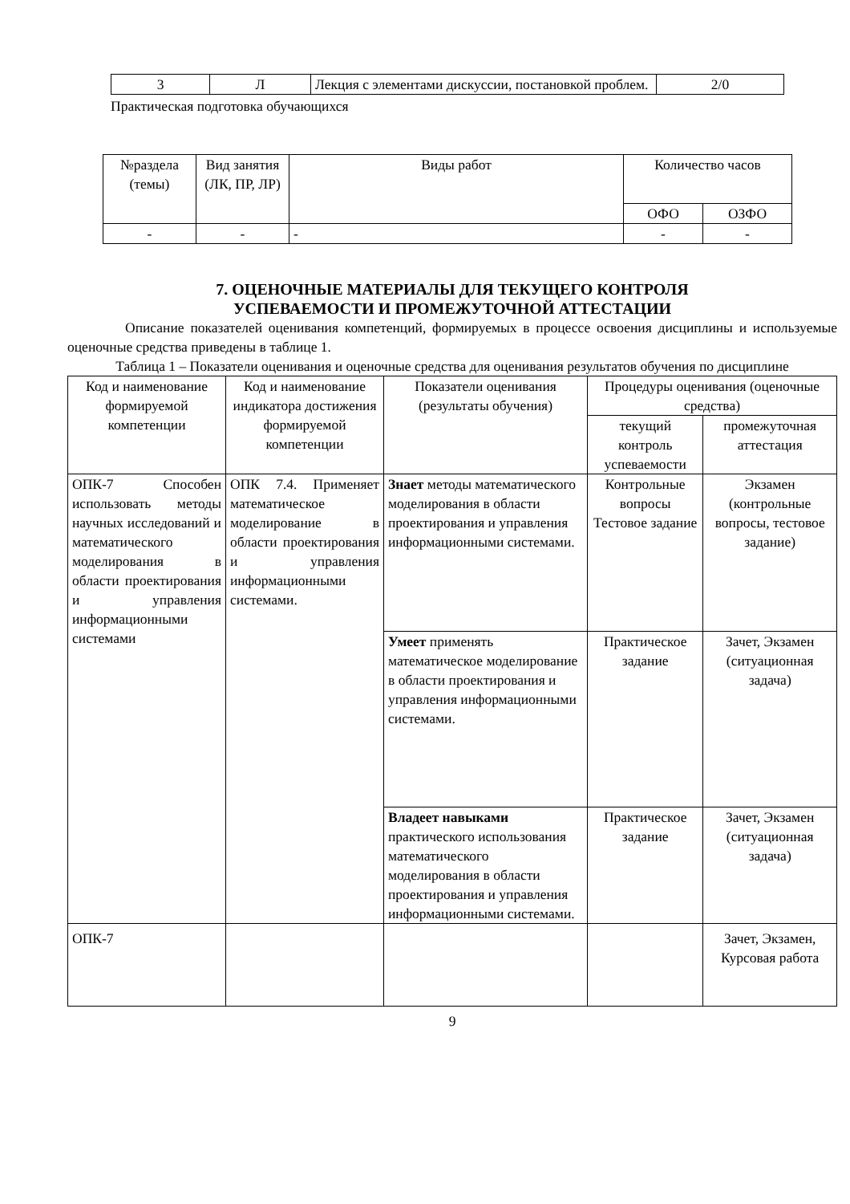| 3 | Л | Лекция с элементами дискуссии, постановкой проблем. | 2/0 |
Практическая подготовка обучающихся
| №раздела (темы) | Вид занятия (ЛК, ПР, ЛР) | Виды работ | Количество часов | |
| --- | --- | --- | --- | --- |
| | | | ОФО | ОЗФО |
| - | - | - | - | - |
7. ОЦЕНОЧНЫЕ МАТЕРИАЛЫ ДЛЯ ТЕКУЩЕГО КОНТРОЛЯ
УСПЕВАЕМОСТИ И ПРОМЕЖУТОЧНОЙ АТТЕСТАЦИИ
Описание показателей оценивания компетенций, формируемых в процессе освоения дисциплины и используемые оценочные средства приведены в таблице 1.
Таблица 1 – Показатели оценивания и оценочные средства для оценивания результатов обучения по дисциплине
| Код и наименование формируемой компетенции | Код и наименование индикатора достижения формируемой компетенции | Показатели оценивания (результаты обучения) | Процедуры оценивания (оценочные средства) | |
| --- | --- | --- | --- | --- |
| | | | текущий контроль успеваемости | промежуточная аттестация |
| ОПК-7 Способен использовать методы научных исследований и математического моделирования в области проектирования и управления информационными системами | ОПК 7.4. Применяет математическое моделирование в области проектирования и управления информационными системами. | Знает методы математического моделирования в области проектирования и управления информационными системами. | Контрольные вопросы Тестовое задание | Экзамен (контрольные вопросы, тестовое задание) |
| | | Умеет применять математическое моделирование в области проектирования и управления информационными системами. | Практическое задание | Зачет, Экзамен (ситуационная задача) |
| | | Владеет навыками практического использования математического моделирования в области проектирования и управления информационными системами. | Практическое задание | Зачет, Экзамен (ситуационная задача) |
| ОПК-7 | | | | Зачет, Экзамен, Курсовая работа |
9